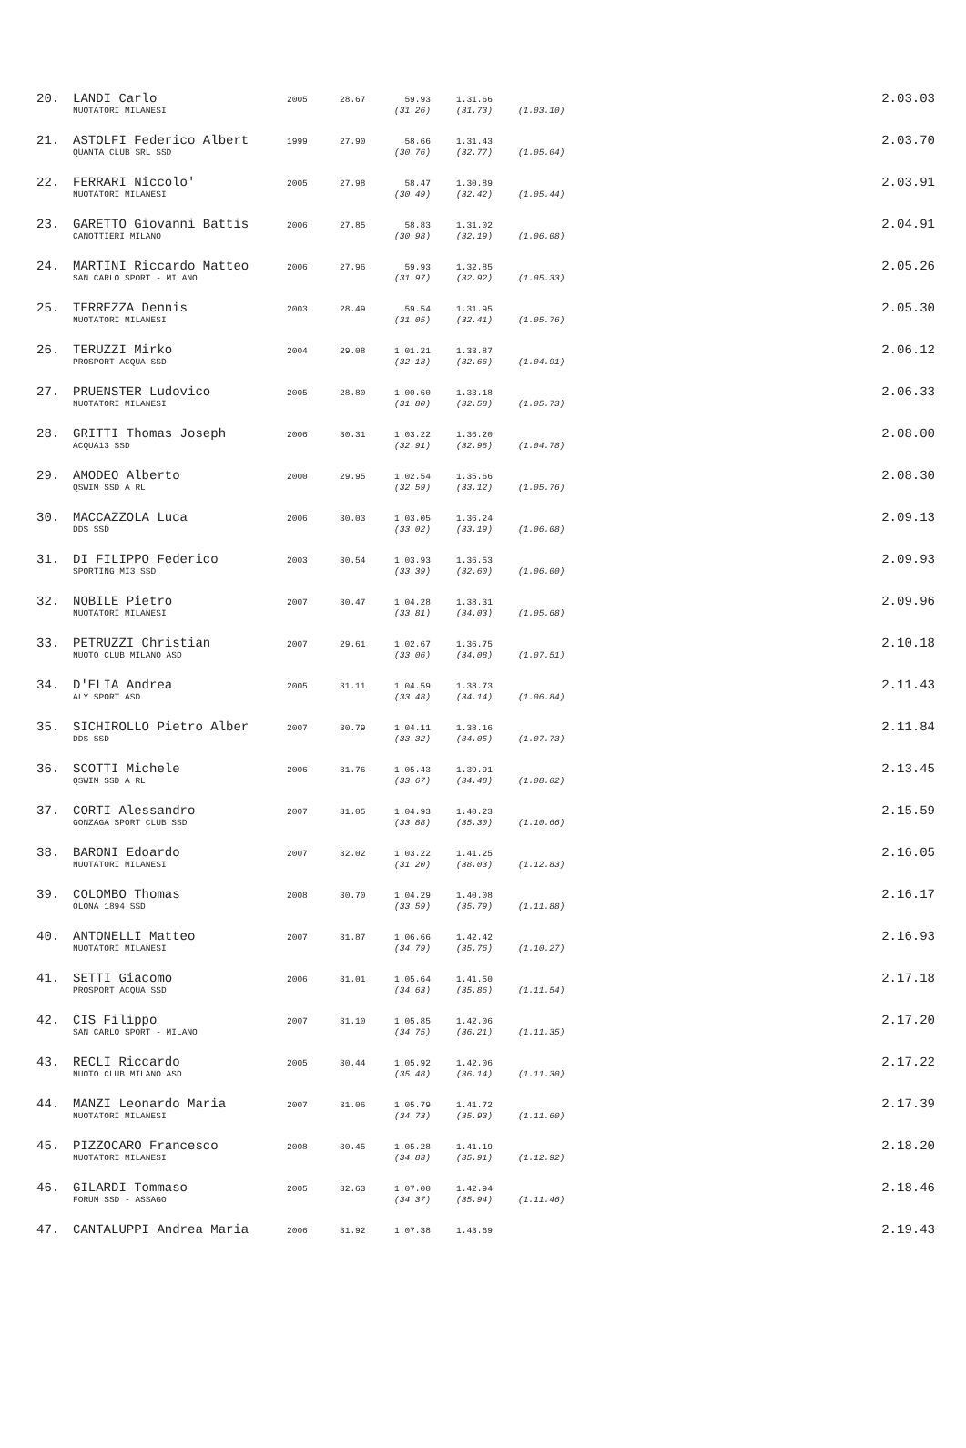| 20. | LANDI Carlo | 2005 | 28.67 | 59.93 | 1.31.66 | | 2.03.03 |
| | NUOTATORI MILANESI | | | (31.26) | (31.73) | (1.03.10) | |
| 21. | ASTOLFI Federico Albert | 1999 | 27.90 | 58.66 | 1.31.43 | | 2.03.70 |
| | QUANTA CLUB SRL SSD | | | (30.76) | (32.77) | (1.05.04) | |
| 22. | FERRARI Niccolo' | 2005 | 27.98 | 58.47 | 1.30.89 | | 2.03.91 |
| | NUOTATORI MILANESI | | | (30.49) | (32.42) | (1.05.44) | |
| 23. | GARETTO Giovanni Battis | 2006 | 27.85 | 58.83 | 1.31.02 | | 2.04.91 |
| | CANOTTIERI MILANO | | | (30.98) | (32.19) | (1.06.08) | |
| 24. | MARTINI Riccardo Matteo | 2006 | 27.96 | 59.93 | 1.32.85 | | 2.05.26 |
| | SAN CARLO SPORT - MILANO | | | (31.97) | (32.92) | (1.05.33) | |
| 25. | TERREZZA Dennis | 2003 | 28.49 | 59.54 | 1.31.95 | | 2.05.30 |
| | NUOTATORI MILANESI | | | (31.05) | (32.41) | (1.05.76) | |
| 26. | TERUZZI Mirko | 2004 | 29.08 | 1.01.21 | 1.33.87 | | 2.06.12 |
| | PROSPORT ACQUA SSD | | | (32.13) | (32.66) | (1.04.91) | |
| 27. | PRUENSTER Ludovico | 2005 | 28.80 | 1.00.60 | 1.33.18 | | 2.06.33 |
| | NUOTATORI MILANESI | | | (31.80) | (32.58) | (1.05.73) | |
| 28. | GRITTI Thomas Joseph | 2006 | 30.31 | 1.03.22 | 1.36.20 | | 2.08.00 |
| | ACQUA13 SSD | | | (32.91) | (32.98) | (1.04.78) | |
| 29. | AMODEO Alberto | 2000 | 29.95 | 1.02.54 | 1.35.66 | | 2.08.30 |
| | QSWIM SSD A RL | | | (32.59) | (33.12) | (1.05.76) | |
| 30. | MACCAZZOLA Luca | 2006 | 30.03 | 1.03.05 | 1.36.24 | | 2.09.13 |
| | DDS SSD | | | (33.02) | (33.19) | (1.06.08) | |
| 31. | DI FILIPPO Federico | 2003 | 30.54 | 1.03.93 | 1.36.53 | | 2.09.93 |
| | SPORTING MI3 SSD | | | (33.39) | (32.60) | (1.06.00) | |
| 32. | NOBILE Pietro | 2007 | 30.47 | 1.04.28 | 1.38.31 | | 2.09.96 |
| | NUOTATORI MILANESI | | | (33.81) | (34.03) | (1.05.68) | |
| 33. | PETRUZZI Christian | 2007 | 29.61 | 1.02.67 | 1.36.75 | | 2.10.18 |
| | NUOTO CLUB MILANO ASD | | | (33.06) | (34.08) | (1.07.51) | |
| 34. | D'ELIA Andrea | 2005 | 31.11 | 1.04.59 | 1.38.73 | | 2.11.43 |
| | ALY SPORT ASD | | | (33.48) | (34.14) | (1.06.84) | |
| 35. | SICHIROLLO Pietro Alber | 2007 | 30.79 | 1.04.11 | 1.38.16 | | 2.11.84 |
| | DDS SSD | | | (33.32) | (34.05) | (1.07.73) | |
| 36. | SCOTTI Michele | 2006 | 31.76 | 1.05.43 | 1.39.91 | | 2.13.45 |
| | QSWIM SSD A RL | | | (33.67) | (34.48) | (1.08.02) | |
| 37. | CORTI Alessandro | 2007 | 31.05 | 1.04.93 | 1.40.23 | | 2.15.59 |
| | GONZAGA SPORT CLUB SSD | | | (33.88) | (35.30) | (1.10.66) | |
| 38. | BARONI Edoardo | 2007 | 32.02 | 1.03.22 | 1.41.25 | | 2.16.05 |
| | NUOTATORI MILANESI | | | (31.20) | (38.03) | (1.12.83) | |
| 39. | COLOMBO Thomas | 2008 | 30.70 | 1.04.29 | 1.40.08 | | 2.16.17 |
| | OLONA 1894 SSD | | | (33.59) | (35.79) | (1.11.88) | |
| 40. | ANTONELLI Matteo | 2007 | 31.87 | 1.06.66 | 1.42.42 | | 2.16.93 |
| | NUOTATORI MILANESI | | | (34.79) | (35.76) | (1.10.27) | |
| 41. | SETTI Giacomo | 2006 | 31.01 | 1.05.64 | 1.41.50 | | 2.17.18 |
| | PROSPORT ACQUA SSD | | | (34.63) | (35.86) | (1.11.54) | |
| 42. | CIS Filippo | 2007 | 31.10 | 1.05.85 | 1.42.06 | | 2.17.20 |
| | SAN CARLO SPORT - MILANO | | | (34.75) | (36.21) | (1.11.35) | |
| 43. | RECLI Riccardo | 2005 | 30.44 | 1.05.92 | 1.42.06 | | 2.17.22 |
| | NUOTO CLUB MILANO ASD | | | (35.48) | (36.14) | (1.11.30) | |
| 44. | MANZI Leonardo Maria | 2007 | 31.06 | 1.05.79 | 1.41.72 | | 2.17.39 |
| | NUOTATORI MILANESI | | | (34.73) | (35.93) | (1.11.60) | |
| 45. | PIZZOCARO Francesco | 2008 | 30.45 | 1.05.28 | 1.41.19 | | 2.18.20 |
| | NUOTATORI MILANESI | | | (34.83) | (35.91) | (1.12.92) | |
| 46. | GILARDI Tommaso | 2005 | 32.63 | 1.07.00 | 1.42.94 | | 2.18.46 |
| | FORUM SSD - ASSAGO | | | (34.37) | (35.94) | (1.11.46) | |
| 47. | CANTALUPPI Andrea Maria | 2006 | 31.92 | 1.07.38 | 1.43.69 | | 2.19.43 |